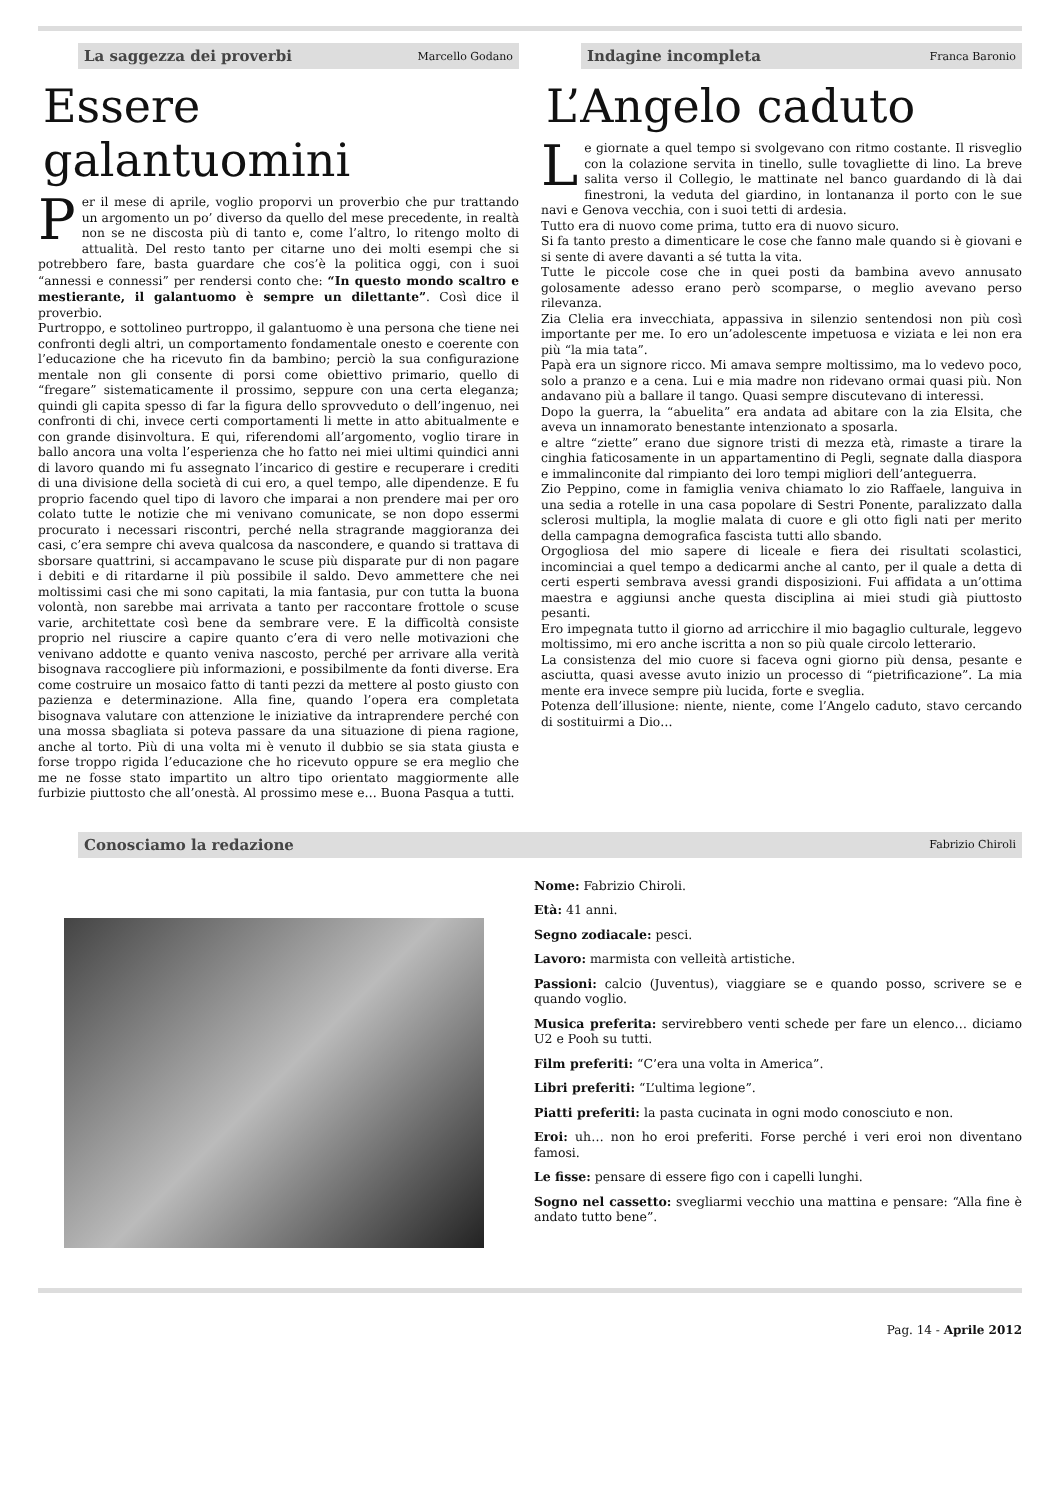La saggezza dei proverbi Marcello Godano
Essere galantuomini
Per il mese di aprile, voglio proporvi un proverbio che pur trattando un argomento un po’ diverso da quello del mese precedente, in realtà non se ne discosta più di tanto e, come l’altro, lo ritengo molto di attualità. Del resto tanto per citarne uno dei molti esempi che si potrebbero fare, basta guardare che cos’è la politica oggi, con i suoi “annessi e connessi” per rendersi conto che: “In questo mondo scaltro e mestierante, il galantuomo è sempre un dilettante”. Così dice il proverbio.
Purtroppo, e sottolineo purtroppo, il galantuomo è una persona che tiene nei confronti degli altri, un comportamento fondamentale onesto e coerente con l’educazione che ha ricevuto fin da bambino; perciò la sua configurazione mentale non gli consente di porsi come obiettivo primario, quello di “fregare” sistematicamente il prossimo, seppure con una certa eleganza; quindi gli capita spesso di far la figura dello sprovveduto o dell’ingenuo, nei confronti di chi, invece certi comportamenti li mette in atto abitualmente e con grande disinvoltura. E qui, riferendomi all’argomento, voglio tirare in ballo ancora una volta l’esperienza che ho fatto nei miei ultimi quindici anni di lavoro quando mi fu assegnato l’incarico di gestire e recuperare i crediti di una divisione della società di cui ero, a quel tempo, alle dipendenze. E fu proprio facendo quel tipo di lavoro che imparai a non prendere mai per oro colato tutte le notizie che mi venivano comunicate, se non dopo essermi procurato i necessari riscontri, perché nella stragrande maggioranza dei casi, c’era sempre chi aveva qualcosa da nascondere, e quando si trattava di sborsare quattrini, si accampavano le scuse più disparate pur di non pagare i debiti e di ritardarne il più possibile il saldo. Devo ammettere che nei moltissimi casi che mi sono capitati, la mia fantasia, pur con tutta la buona volontà, non sarebbe mai arrivata a tanto per raccontare frottole o scuse varie, architettate così bene da sembrare vere. E la difficoltà consiste proprio nel riuscire a capire quanto c’era di vero nelle motivazioni che venivano addotte e quanto veniva nascosto, perché per arrivare alla verità bisognava raccogliere più informazioni, e possibilmente da fonti diverse. Era come costruire un mosaico fatto di tanti pezzi da mettere al posto giusto con pazienza e determinazione. Alla fine, quando l’opera era completata bisognava valutare con attenzione le iniziative da intraprendere perché con una mossa sbagliata si poteva passare da una situazione di piena ragione, anche al torto. Più di una volta mi è venuto il dubbio se sia stata giusta e forse troppo rigida l’educazione che ho ricevuto oppure se era meglio che me ne fosse stato impartito un altro tipo orientato maggiormente alle furbizie piuttosto che all’onestà. Al prossimo mese e… Buona Pasqua a tutti.
Indagine incompleta Franca Baronio
L’Angelo caduto
Le giornate a quel tempo si svolgevano con ritmo costante. Il risveglio con la colazione servita in tinello, sulle tovagliette di lino. La breve salita verso il Collegio, le mattinate nel banco guardando di là dai finestroni, la veduta del giardino, in lontananza il porto con le sue navi e Genova vecchia, con i suoi tetti di ardesia.
Tutto era di nuovo come prima, tutto era di nuovo sicuro.
Si fa tanto presto a dimenticare le cose che fanno male quando si è giovani e si sente di avere davanti a sé tutta la vita.
Tutte le piccole cose che in quei posti da bambina avevo annusato golosamente adesso erano però scomparse, o meglio avevano perso rilevanza.
Zia Clelia era invecchiata, appassiva in silenzio sentendosi non più così importante per me. Io ero un’adolescente impetuosa e viziata e lei non era più “la mia tata”.
Papà era un signore ricco. Mi amava sempre moltissimo, ma lo vedevo poco, solo a pranzo e a cena. Lui e mia madre non ridevano ormai quasi più. Non andavano più a ballare il tango. Quasi sempre discutevano di interessi.
Dopo la guerra, la “abuelita” era andata ad abitare con la zia Elsita, che aveva un innamorato benestante intenzionato a sposarla.
e altre “ziette” erano due signore tristi di mezza età, rimaste a tirare la cinghia faticosamente in un appartamentino di Pegli, segnate dalla diaspora e immalinconite dal rimpianto dei loro tempi migliori dell’anteguerra.
Zio Peppino, come in famiglia veniva chiamato lo zio Raffaele, languiva in una sedia a rotelle in una casa popolare di Sestri Ponente, paralizzato dalla sclerosi multipla, la moglie malata di cuore e gli otto figli nati per merito della campagna demografica fascista tutti allo sbando.
Orgogliosa del mio sapere di liceale e fiera dei risultati scolastici, incominciai a quel tempo a dedicarmi anche al canto, per il quale a detta di certi esperti sembrava avessi grandi disposizioni. Fui affidata a un’ottima maestra e aggiunsi anche questa disciplina ai miei studi già piuttosto pesanti.
Ero impegnata tutto il giorno ad arricchire il mio bagaglio culturale, leggevo moltissimo, mi ero anche iscritta a non so più quale circolo letterario.
La consistenza del mio cuore si faceva ogni giorno più densa, pesante e asciutta, quasi avesse avuto inizio un processo di “pietrificazione”. La mia mente era invece sempre più lucida, forte e sveglia.
Potenza dell’illusione: niente, niente, come l’Angelo caduto, stavo cercando di sostituirmi a Dio…
Conosciamo la redazione Fabrizio Chiroli
Nome: Fabrizio Chiroli.
Età: 41 anni.
Segno zodiacale: pesci.
Lavoro: marmista con velleità artistiche.
Passioni: calcio (Juventus), viaggiare se e quando posso, scrivere se e quando voglio.
Musica preferita: servirebbero venti schede per fare un elenco… diciamo U2 e Pooh su tutti.
Film preferiti: “C’era una volta in America”.
Libri preferiti: “L’ultima legione”.
Piatti preferiti: la pasta cucinata in ogni modo conosciuto e non.
Eroi: uh… non ho eroi preferiti. Forse perché i veri eroi non diventano famosi.
Le fisse: pensare di essere figo con i capelli lunghi.
Sogno nel cassetto: svegliarmi vecchio una mattina e pensare: “Alla fine è andato tutto bene”.
Pag. 14 - Aprile 2012